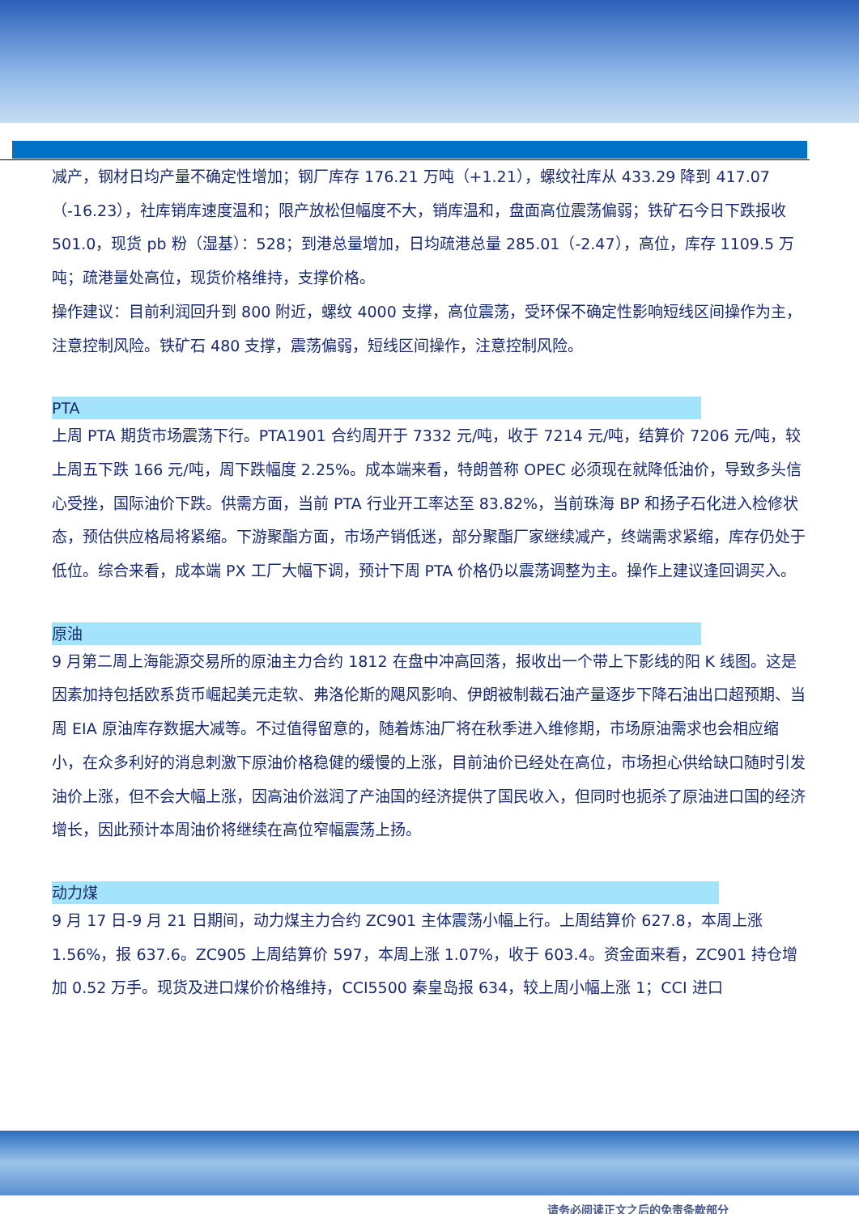减产，钢材日均产量不确定性增加；钢厂库存 176.21 万吨（+1.21），螺纹社库从 433.29 降到 417.07（-16.23），社库销库速度温和；限产放松但幅度不大，销库温和，盘面高位震荡偏弱；铁矿石今日下跌报收 501.0，现货 pb 粉（湿基）：528；到港总量增加，日均疏港总量 285.01（-2.47），高位，库存 1109.5 万吨；疏港量处高位，现货价格维持，支撑价格。
操作建议：目前利润回升到 800 附近，螺纹 4000 支撑，高位震荡，受环保不确定性影响短线区间操作为主，注意控制风险。铁矿石 480 支撑，震荡偏弱，短线区间操作，注意控制风险。
PTA
上周 PTA 期货市场震荡下行。PTA1901 合约周开于 7332 元/吨，收于 7214 元/吨，结算价 7206 元/吨，较上周五下跌 166 元/吨，周下跌幅度 2.25%。成本端来看，特朗普称 OPEC 必须现在就降低油价，导致多头信心受挫，国际油价下跌。供需方面，当前 PTA 行业开工率达至 83.82%，当前珠海 BP 和扬子石化进入检修状态，预估供应格局将紧缩。下游聚酯方面，市场产销低迷，部分聚酯厂家继续减产，终端需求紧缩，库存仍处于低位。综合来看，成本端 PX 工厂大幅下调，预计下周 PTA 价格仍以震荡调整为主。操作上建议逢回调买入。
原油
9 月第二周上海能源交易所的原油主力合约 1812 在盘中冲高回落，报收出一个带上下影线的阳 K 线图。这是因素加持包括欧系货币崛起美元走软、弗洛伦斯的飓风影响、伊朗被制裁石油产量逐步下降石油出口超预期、当周 EIA 原油库存数据大减等。不过值得留意的，随着炼油厂将在秋季进入维修期，市场原油需求也会相应缩小，在众多利好的消息刺激下原油价格稳健的缓慢的上涨，目前油价已经处在高位，市场担心供给缺口随时引发油价上涨，但不会大幅上涨，因高油价滋润了产油国的经济提供了国民收入，但同时也扼杀了原油进口国的经济增长，因此预计本周油价将继续在高位窄幅震荡上扬。
动力煤
9 月 17 日-9 月 21 日期间，动力煤主力合约 ZC901 主体震荡小幅上行。上周结算价 627.8，本周上涨 1.56%，报 637.6。ZC905 上周结算价 597，本周上涨 1.07%，收于 603.4。资金面来看，ZC901 持仓增加 0.52 万手。现货及进口煤价价格维持，CCI5500 秦皇岛报 634，较上周小幅上涨 1；CCI 进口
请务必阅读正文之后的免责条款部分